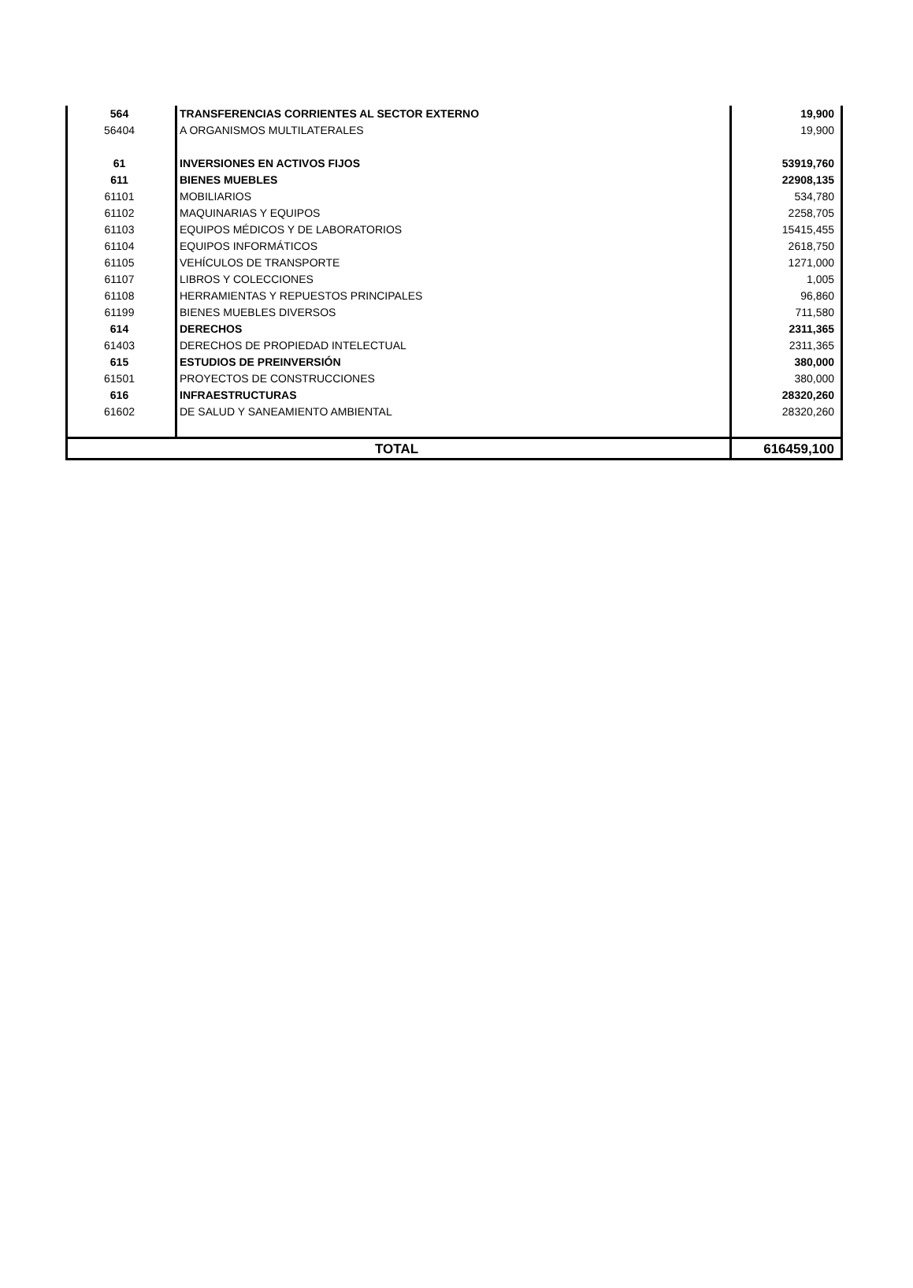| 564 | TRANSFERENCIAS CORRIENTES AL SECTOR EXTERNO | 19,900 |
| 56404 | A ORGANISMOS MULTILATERALES | 19,900 |
| 61 | INVERSIONES EN ACTIVOS FIJOS | 53919,760 |
| 611 | BIENES MUEBLES | 22908,135 |
| 61101 | MOBILIARIOS | 534,780 |
| 61102 | MAQUINARIAS Y EQUIPOS | 2258,705 |
| 61103 | EQUIPOS MÉDICOS Y DE LABORATORIOS | 15415,455 |
| 61104 | EQUIPOS INFORMÁTICOS | 2618,750 |
| 61105 | VEHÍCULOS DE TRANSPORTE | 1271,000 |
| 61107 | LIBROS Y COLECCIONES | 1,005 |
| 61108 | HERRAMIENTAS Y REPUESTOS PRINCIPALES | 96,860 |
| 61199 | BIENES MUEBLES DIVERSOS | 711,580 |
| 614 | DERECHOS | 2311,365 |
| 61403 | DERECHOS DE PROPIEDAD INTELECTUAL | 2311,365 |
| 615 | ESTUDIOS DE PREINVERSIÓN | 380,000 |
| 61501 | PROYECTOS DE CONSTRUCCIONES | 380,000 |
| 616 | INFRAESTRUCTURAS | 28320,260 |
| 61602 | DE SALUD Y SANEAMIENTO AMBIENTAL | 28320,260 |
| TOTAL | | 616459,100 |